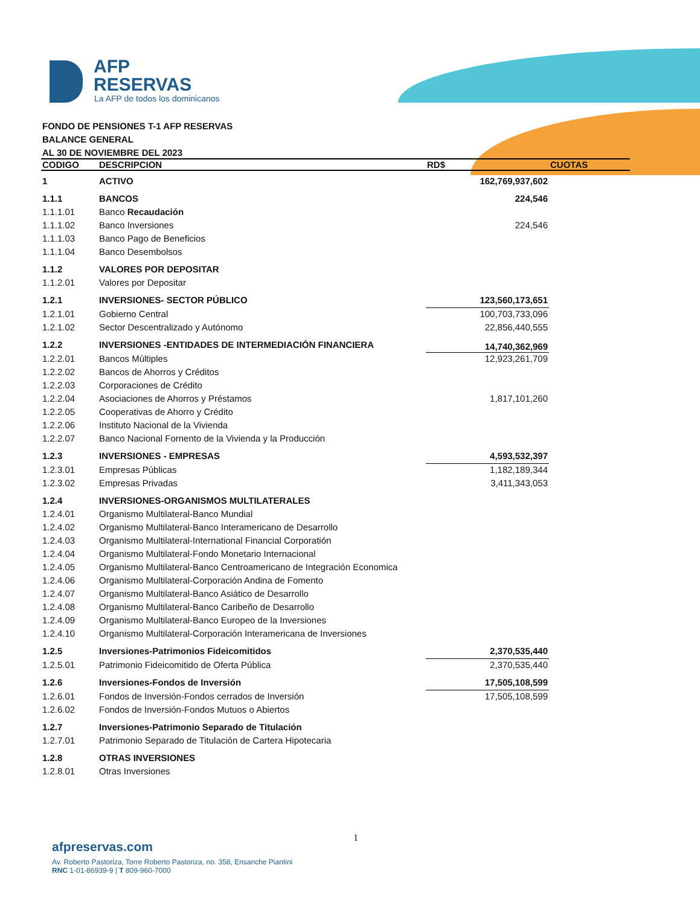AFP
RESERVAS
La AFP de todos los dominicanos
FONDO DE PENSIONES T-1 AFP RESERVAS
BALANCE GENERAL
AL 30 DE NOVIEMBRE DEL 2023
| CODIGO | DESCRIPCION | RD$ | CUOTAS |
| --- | --- | --- | --- |
| 1 | ACTIVO | 162,769,937,602 | |
| 1.1.1 | BANCOS | 224,546 | |
| 1.1.1.01 | Banco Recaudación | | |
| 1.1.1.02 | Banco Inversiones | 224,546 | |
| 1.1.1.03 | Banco Pago de Beneficios | | |
| 1.1.1.04 | Banco Desembolsos | | |
| 1.1.2 | VALORES POR DEPOSITAR | | |
| 1.1.2.01 | Valores por Depositar | | |
| 1.2.1 | INVERSIONES- SECTOR PÚBLICO | 123,560,173,651 | |
| 1.2.1.01 | Gobierno Central | 100,703,733,096 | |
| 1.2.1.02 | Sector Descentralizado y Autónomo | 22,856,440,555 | |
| 1.2.2 | INVERSIONES -ENTIDADES DE INTERMEDIACIÓN FINANCIERA | 14,740,362,969 | |
| 1.2.2.01 | Bancos Múltiples | 12,923,261,709 | |
| 1.2.2.02 | Bancos de Ahorros y Créditos | | |
| 1.2.2.03 | Corporaciones de Crédito | | |
| 1.2.2.04 | Asociaciones de Ahorros y Préstamos | 1,817,101,260 | |
| 1.2.2.05 | Cooperativas de Ahorro y Crédito | | |
| 1.2.2.06 | Instituto Nacional de la Vivienda | | |
| 1.2.2.07 | Banco Nacional Fornento de la Vivienda y la Producción | | |
| 1.2.3 | INVERSIONES - EMPRESAS | 4,593,532,397 | |
| 1.2.3.01 | Empresas Públicas | 1,182,189,344 | |
| 1.2.3.02 | Empresas Privadas | 3,411,343,053 | |
| 1.2.4 | INVERSIONES-ORGANISMOS MULTILATERALES | | |
| 1.2.4.01 | Organismo Multilateral-Banco Mundial | | |
| 1.2.4.02 | Organismo Multilateral-Banco Interamericano de Desarrollo | | |
| 1.2.4.03 | Organismo Multilateral-International Financial Corporatión | | |
| 1.2.4.04 | Organismo Multilateral-Fondo Monetario Internacional | | |
| 1.2.4.05 | Organismo Multilateral-Banco Centroamericano de Integración Economica | | |
| 1.2.4.06 | Organismo Multilateral-Corporación Andina de Fomento | | |
| 1.2.4.07 | Organismo Multilateral-Banco Asiático de Desarrollo | | |
| 1.2.4.08 | Organismo Multilateral-Banco Caribeño de Desarrollo | | |
| 1.2.4.09 | Organismo Multilateral-Banco Europeo de la Inversiones | | |
| 1.2.4.10 | Organismo Multilateral-Corporación Interamericana de Inversiones | | |
| 1.2.5 | Inversiones-Patrimonios Fideicomitidos | 2,370,535,440 | |
| 1.2.5.01 | Patrimonio Fideicomitido de Oferta Pública | 2,370,535,440 | |
| 1.2.6 | Inversiones-Fondos de Inversión | 17,505,108,599 | |
| 1.2.6.01 | Fondos de Inversión-Fondos cerrados de Inversión | 17,505,108,599 | |
| 1.2.6.02 | Fondos de Inversión-Fondos Mutuos o Abiertos | | |
| 1.2.7 | Inversiones-Patrimonio Separado de Titulación | | |
| 1.2.7.01 | Patrimonio Separado de Titulación de Cartera Hipotecaria | | |
| 1.2.8 | OTRAS INVERSIONES | | |
| 1.2.8.01 | Otras Inversiones | | |
1
afpreservas.com
Av. Roberto Pastoriza, Torre Roberto Pastoriza, no. 358, Ensanche Piantini
RNC 1-01-86939-9 | T 809-960-7000